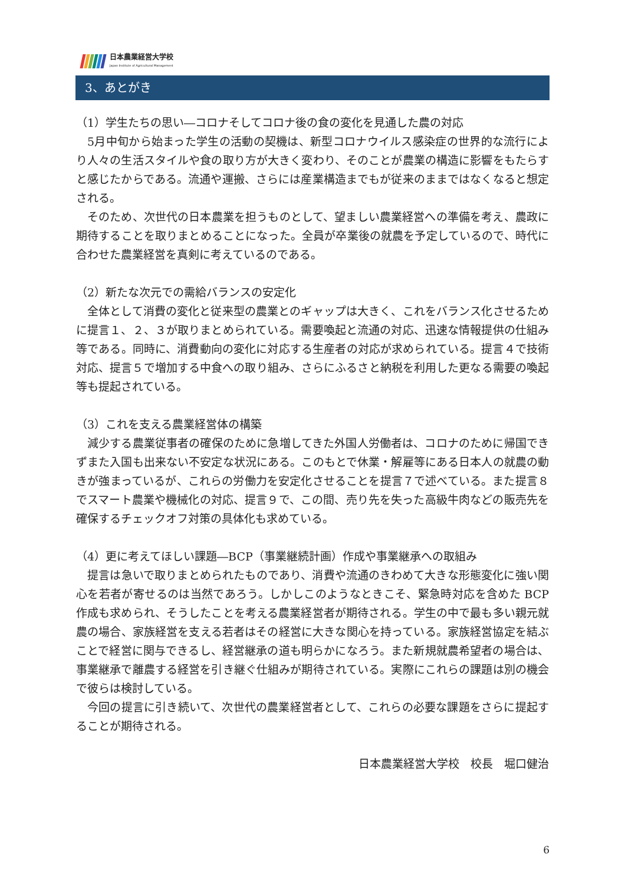日本農業経営大学校
Japan Institute of Agricultural Management
3、あとがき
（1）学生たちの思い―コロナそしてコロナ後の食の変化を見通した農の対応
5月中旬から始まった学生の活動の契機は、新型コロナウイルス感染症の世界的な流行により人々の生活スタイルや食の取り方が大きく変わり、そのことが農業の構造に影響をもたらすと感じたからである。流通や運搬、さらには産業構造までもが従来のままではなくなると想定される。
そのため、次世代の日本農業を担うものとして、望ましい農業経営への準備を考え、農政に期待することを取りまとめることになった。全員が卒業後の就農を予定しているので、時代に合わせた農業経営を真剣に考えているのである。
（2）新たな次元での需給バランスの安定化
全体として消費の変化と従来型の農業とのギャップは大きく、これをバランス化させるために提言１、２、３が取りまとめられている。需要喚起と流通の対応、迅速な情報提供の仕組み等である。同時に、消費動向の変化に対応する生産者の対応が求められている。提言４で技術対応、提言５で増加する中食への取り組み、さらにふるさと納税を利用した更なる需要の喚起等も提起されている。
（3）これを支える農業経営体の構築
減少する農業従事者の確保のために急増してきた外国人労働者は、コロナのために帰国できずまた入国も出来ない不安定な状況にある。このもとで休業・解雇等にある日本人の就農の動きが強まっているが、これらの労働力を安定化させることを提言７で述べている。また提言８でスマート農業や機械化の対応、提言９で、この間、売り先を失った高級牛肉などの販売先を確保するチェックオフ対策の具体化も求めている。
（4）更に考えてほしい課題―BCP（事業継続計画）作成や事業継承への取組み
提言は急いで取りまとめられたものであり、消費や流通のきわめて大きな形態変化に強い関心を若者が寄せるのは当然であろう。しかしこのようなときこそ、緊急時対応を含めた BCP 作成も求められ、そうしたことを考える農業経営者が期待される。学生の中で最も多い親元就農の場合、家族経営を支える若者はその経営に大きな関心を持っている。家族経営協定を結ぶことで経営に関与できるし、経営継承の道も明らかになろう。また新規就農希望者の場合は、事業継承で離農する経営を引き継ぐ仕組みが期待されている。実際にこれらの課題は別の機会で彼らは検討している。
今回の提言に引き続いて、次世代の農業経営者として、これらの必要な課題をさらに提起することが期待される。
日本農業経営大学校　校長　堀口健治
6